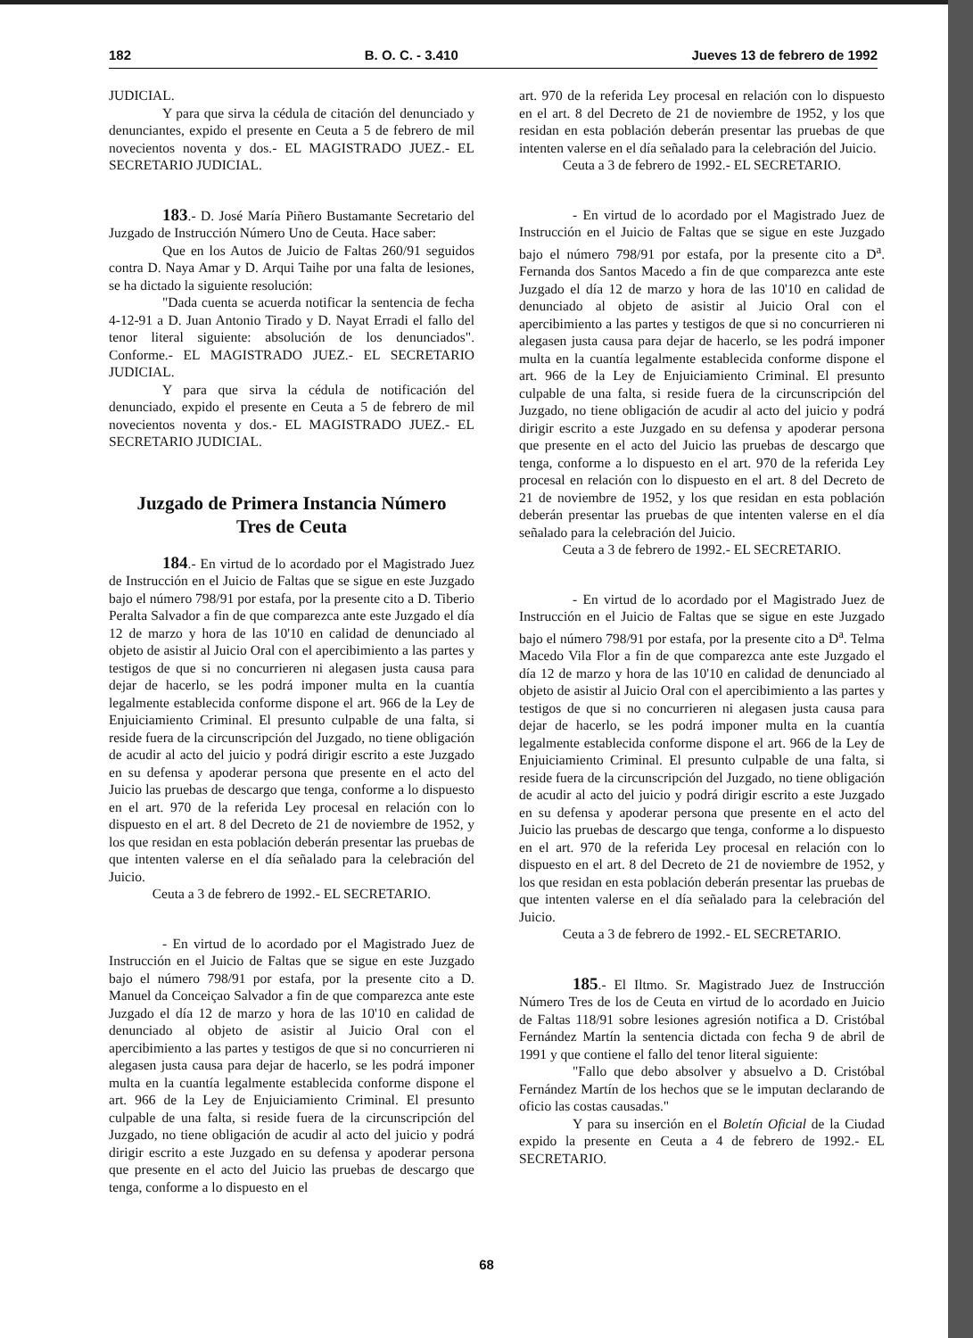182 B. O. C. - 3.410 Jueves 13 de febrero de 1992
JUDICIAL.
Y para que sirva la cédula de citación del denunciado y denunciantes, expido el presente en Ceuta a 5 de febrero de mil novecientos noventa y dos.- EL MAGISTRADO JUEZ.- EL SECRETARIO JUDICIAL.
183.- D. José María Piñero Bustamante Secretario del Juzgado de Instrucción Número Uno de Ceuta. Hace saber:
Que en los Autos de Juicio de Faltas 260/91 seguidos contra D. Naya Amar y D. Arqui Taihe por una falta de lesiones, se ha dictado la siguiente resolución:
"Dada cuenta se acuerda notificar la sentencia de fecha 4-12-91 a D. Juan Antonio Tirado y D. Nayat Erradi el fallo del tenor literal siguiente: absolución de los denunciados". Conforme.- EL MAGISTRADO JUEZ.- EL SECRETARIO JUDICIAL.
Y para que sirva la cédula de notificación del denunciado, expido el presente en Ceuta a 5 de febrero de mil novecientos noventa y dos.- EL MAGISTRADO JUEZ.- EL SECRETARIO JUDICIAL.
Juzgado de Primera Instancia Número
Tres de Ceuta
184.- En virtud de lo acordado por el Magistrado Juez de Instrucción en el Juicio de Faltas que se sigue en este Juzgado bajo el número 798/91 por estafa, por la presente cito a D. Tiberio Peralta Salvador a fin de que comparezca ante este Juzgado el día 12 de marzo y hora de las 10'10 en calidad de denunciado al objeto de asistir al Juicio Oral con el apercibimiento a las partes y testigos de que si no concurrieren ni alegasen justa causa para dejar de hacerlo, se les podrá imponer multa en la cuantía legalmente establecida conforme dispone el art. 966 de la Ley de Enjuiciamiento Criminal. El presunto culpable de una falta, si reside fuera de la circunscripción del Juzgado, no tiene obligación de acudir al acto del juicio y podrá dirigir escrito a este Juzgado en su defensa y apoderar persona que presente en el acto del Juicio las pruebas de descargo que tenga, conforme a lo dispuesto en el art. 970 de la referida Ley procesal en relación con lo dispuesto en el art. 8 del Decreto de 21 de noviembre de 1952, y los que residan en esta población deberán presentar las pruebas de que intenten valerse en el día señalado para la celebración del Juicio.
Ceuta a 3 de febrero de 1992.- EL SECRETARIO.
- En virtud de lo acordado por el Magistrado Juez de Instrucción en el Juicio de Faltas que se sigue en este Juzgado bajo el número 798/91 por estafa, por la presente cito a D. Manuel da Conceiçao Salvador a fin de que comparezca ante este Juzgado el día 12 de marzo y hora de las 10'10 en calidad de denunciado al objeto de asistir al Juicio Oral con el apercibimiento a las partes y testigos de que si no concurrieren ni alegasen justa causa para dejar de hacerlo, se les podrá imponer multa en la cuantía legalmente establecida conforme dispone el art. 966 de la Ley de Enjuiciamiento Criminal. El presunto culpable de una falta, si reside fuera de la circunscripción del Juzgado, no tiene obligación de acudir al acto del juicio y podrá dirigir escrito a este Juzgado en su defensa y apoderar persona que presente en el acto del Juicio las pruebas de descargo que tenga, conforme a lo dispuesto en el
art. 970 de la referida Ley procesal en relación con lo dispuesto en el art. 8 del Decreto de 21 de noviembre de 1952, y los que residan en esta población deberán presentar las pruebas de que intenten valerse en el día señalado para la celebración del Juicio.
Ceuta a 3 de febrero de 1992.- EL SECRETARIO.
- En virtud de lo acordado por el Magistrado Juez de Instrucción en el Juicio de Faltas que se sigue en este Juzgado bajo el número 798/91 por estafa, por la presente cito a D<sup>a</sup>. Fernanda dos Santos Macedo a fin de que comparezca ante este Juzgado el día 12 de marzo y hora de las 10'10 en calidad de denunciado al objeto de asistir al Juicio Oral con el apercibimiento a las partes y testigos de que si no concurrieren ni alegasen justa causa para dejar de hacerlo, se les podrá imponer multa en la cuantía legalmente establecida conforme dispone el art. 966 de la Ley de Enjuiciamiento Criminal. El presunto culpable de una falta, si reside fuera de la circunscripción del Juzgado, no tiene obligación de acudir al acto del juicio y podrá dirigir escrito a este Juzgado en su defensa y apoderar persona que presente en el acto del Juicio las pruebas de descargo que tenga, conforme a lo dispuesto en el art. 970 de la referida Ley procesal en relación con lo dispuesto en el art. 8 del Decreto de 21 de noviembre de 1952, y los que residan en esta población deberán presentar las pruebas de que intenten valerse en el día señalado para la celebración del Juicio.
Ceuta a 3 de febrero de 1992.- EL SECRETARIO.
- En virtud de lo acordado por el Magistrado Juez de Instrucción en el Juicio de Faltas que se sigue en este Juzgado bajo el número 798/91 por estafa, por la presente cito a D<sup>a</sup>. Telma Macedo Vila Flor a fin de que comparezca ante este Juzgado el día 12 de marzo y hora de las 10'10 en calidad de denunciado al objeto de asistir al Juicio Oral con el apercibimiento a las partes y testigos de que si no concurrieren ni alegasen justa causa para dejar de hacerlo, se les podrá imponer multa en la cuantía legalmente establecida conforme dispone el art. 966 de la Ley de Enjuiciamiento Criminal. El presunto culpable de una falta, si reside fuera de la circunscripción del Juzgado, no tiene obligación de acudir al acto del juicio y podrá dirigir escrito a este Juzgado en su defensa y apoderar persona que presente en el acto del Juicio las pruebas de descargo que tenga, conforme a lo dispuesto en el art. 970 de la referida Ley procesal en relación con lo dispuesto en el art. 8 del Decreto de 21 de noviembre de 1952, y los que residan en esta población deberán presentar las pruebas de que intenten valerse en el día señalado para la celebración del Juicio.
Ceuta a 3 de febrero de 1992.- EL SECRETARIO.
185.- El Iltmo. Sr. Magistrado Juez de Instrucción Número Tres de los de Ceuta en virtud de lo acordado en Juicio de Faltas 118/91 sobre lesiones agresión notifica a D. Cristóbal Fernández Martín la sentencia dictada con fecha 9 de abril de 1991 y que contiene el fallo del tenor literal siguiente:
"Fallo que debo absolver y absuelvo a D. Cristóbal Fernández Martín de los hechos que se le imputan declarando de oficio las costas causadas."
Y para su inserción en el Boletín Oficial de la Ciudad expido la presente en Ceuta a 4 de febrero de 1992.- EL SECRETARIO.
68